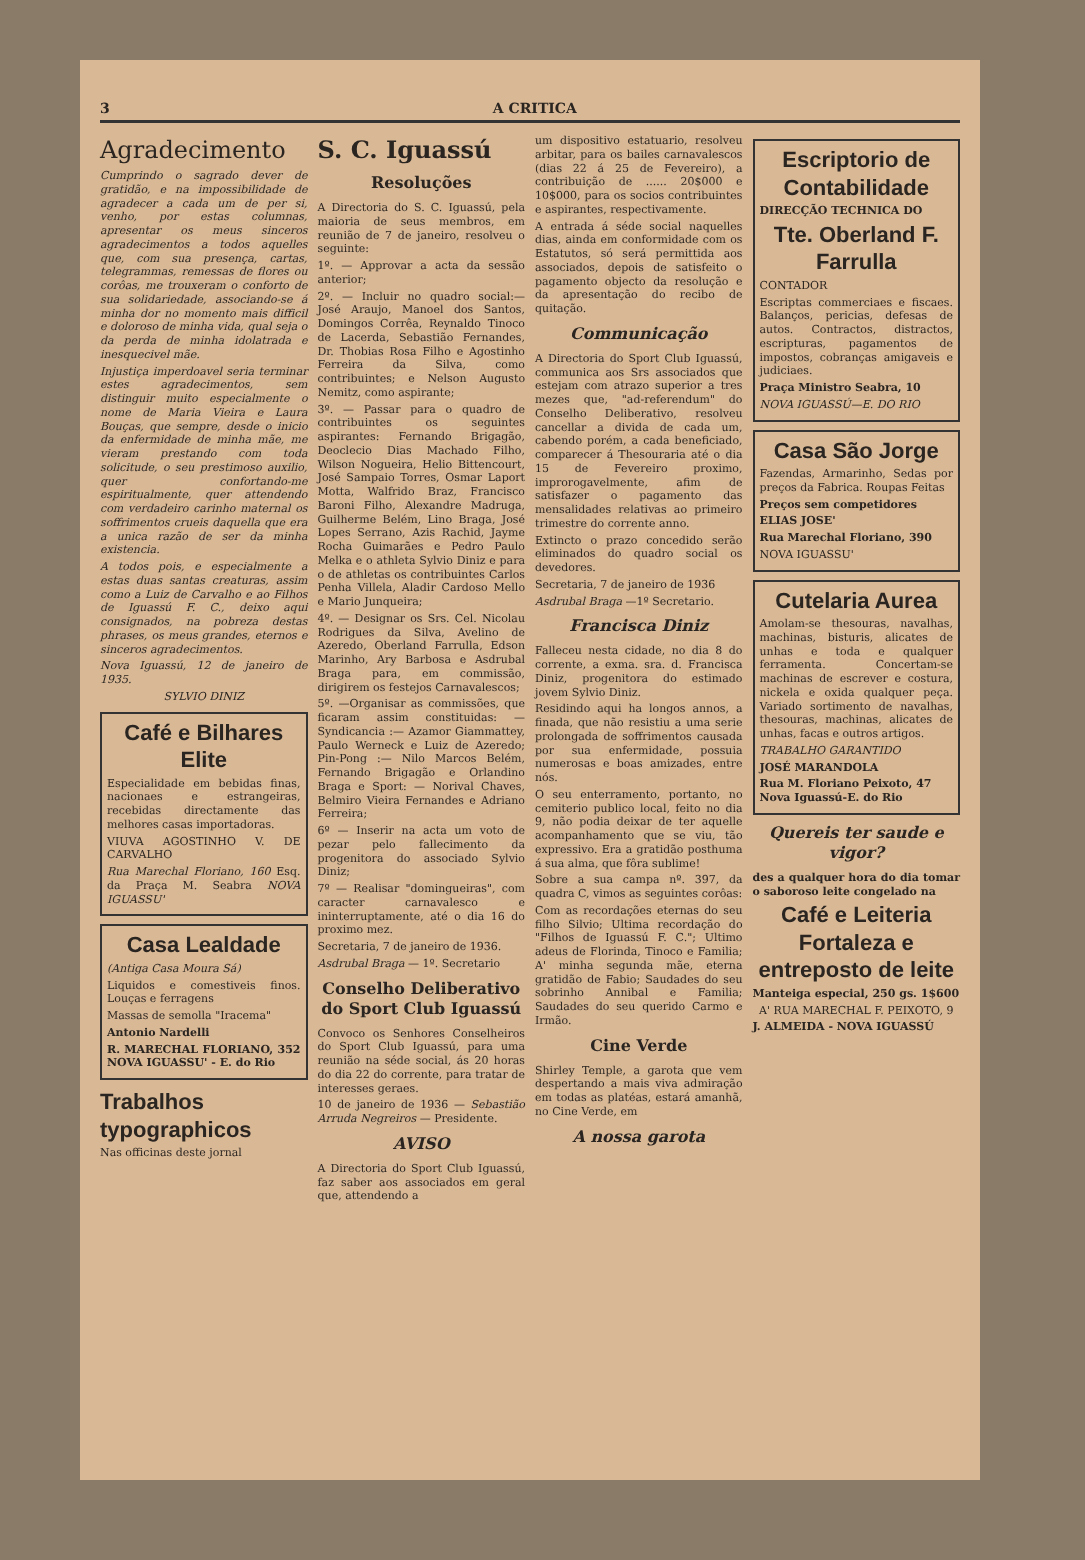3 A CRITICA
Agradecimento
Cumprindo o sagrado dever de gratidão, e na impossibilidade de agradecer a cada um de per si, venho, por estas columnas, apresentar os meus sinceros agradecimentos a todos aquelles que, com sua presença, cartas, telegrammas, remessas de flores ou corôas, me trouxeram o conforto de sua solidariedade, associando-se á minha dor no momento mais difficil e doloroso de minha vida, qual seja o da perda de minha idolatrada e inesquecivel mãe.
Injustiça imperdoavel seria terminar estes agradecimentos, sem distinguir muito especialmente o nome de Maria Vieira e Laura Bouças, que sempre, desde o inicio da enfermidade de minha mãe, me vieram prestando com toda solicitude, o seu prestimoso auxilio, quer confortando-me espiritualmente, quer attendendo com verdadeiro carinho maternal os soffrimentos crueis daquella que era a unica razão de ser da minha existencia.
A todos pois, e especialmente a estas duas santas creaturas, assim como a Luiz de Carvalho e ao Filhos de Iguassú F. C., deixo aqui consignados, na pobreza destas phrases, os meus grandes, eternos e sinceros agradecimentos.
Nova Iguassú, 12 de janeiro de 1935.
SYLVIO DINIZ
Café e Bilhares Elite
Especialidade em bebidas finas, nacionaes e estrangeiras, recebidas directamente das melhores casas importadoras.
VIUVA AGOSTINHO V. DE CARVALHO
Rua Marechal Floriano, 160 Esq. da Praça M. Seabra NOVA IGUASSU'
Casa Lealdade
(Antiga Casa Moura Sá)
Liquidos e comestiveis finos. Louças e ferragens
Massas de semolla "Iracema"
Antonio Nardelli
R. MARECHAL FLORIANO, 352 NOVA IGUASSU' - E. do Rio
Trabalhos typographicos
Nas officinas deste jornal
S. C. Iguassú
Resoluções
A Directoria do S. C. Iguassú, pela maioria de seus membros, em reunião de 7 de janeiro, resolveu o seguinte:
1º. — Approvar a acta da sessão anterior;
2º. — Incluir no quadro social:— José Araujo, Manoel dos Santos, Domingos Corrêa, Reynaldo Tinoco de Lacerda, Sebastião Fernandes, Dr. Thobias Rosa Filho e Agostinho Ferreira da Silva, como contribuintes; e Nelson Augusto Nemitz, como aspirante;
3º. — Passar para o quadro de contribuintes os seguintes aspirantes: Fernando Brigagão, Deoclecio Dias Machado Filho, Wilson Nogueira, Helio Bittencourt, José Sampaio Torres, Osmar Laport Motta, Walfrido Braz, Francisco Baroni Filho, Alexandre Madruga, Guilherme Belém, Lino Braga, José Lopes Serrano, Azis Rachid, Jayme Rocha Guimarães e Pedro Paulo Melka e o athleta Sylvio Diniz e para o de athletas os contribuintes Carlos Penha Villela, Aladir Cardoso Mello e Mario Junqueira;
4º. — Designar os Srs. Cel. Nicolau Rodrigues da Silva, Avelino de Azeredo, Oberland Farrulla, Edson Marinho, Ary Barbosa e Asdrubal Braga para, em commissão, dirigirem os festejos Carnavalescos;
5º. —Organisar as commissões, que ficaram assim constituidas: — Syndicancia :— Azamor Giammattey, Paulo Werneck e Luiz de Azeredo; Pin-Pong :— Nilo Marcos Belém, Fernando Brigagão e Orlandino Braga e Sport: — Norival Chaves, Belmiro Vieira Fernandes e Adriano Ferreira;
6º — Inserir na acta um voto de pezar pelo fallecimento da progenitora do associado Sylvio Diniz;
7º — Realisar "domingueiras", com caracter carnavalesco e ininterruptamente, até o dia 16 do proximo mez.
Secretaria, 7 de janeiro de 1936.
Asdrubal Braga — 1º. Secretario
Conselho Deliberativo do Sport Club Iguassú
Convoco os Senhores Conselheiros do Sport Club Iguassú, para uma reunião na séde social, ás 20 horas do dia 22 do corrente, para tratar de interesses geraes.
10 de janeiro de 1936 — Sebastião Arruda Negreiros — Presidente.
AVISO
A Directoria do Sport Club Iguassú, faz saber aos associados em geral que, attendendo a
um dispositivo estatuario, resolveu arbitar, para os bailes carnavalescos (dias 22 á 25 de Fevereiro), a contribuição de ...... 20$000 e 10$000, para os socios contribuintes e aspirantes, respectivamente.
A entrada á séde social naquelles dias, ainda em conformidade com os Estatutos, só será permittida aos associados, depois de satisfeito o pagamento objecto da resolução e da apresentação do recibo de quitação.
Communicação
A Directoria do Sport Club Iguassú, communica aos Srs associados que estejam com atrazo superior a tres mezes que, "ad-referendum" do Conselho Deliberativo, resolveu cancellar a divida de cada um, cabendo porém, a cada beneficiado, comparecer á Thesouraria até o dia 15 de Fevereiro proximo, improrogavelmente, afim de satisfazer o pagamento das mensalidades relativas ao primeiro trimestre do corrente anno.
Extincto o prazo concedido serão eliminados do quadro social os devedores.
Secretaria, 7 de janeiro de 1936
Asdrubal Braga —1º Secretario.
Francisca Diniz
Falleceu nesta cidade, no dia 8 do corrente, a exma. sra. d. Francisca Diniz, progenitora do estimado jovem Sylvio Diniz.
Residindo aqui ha longos annos, a finada, que não resistiu a uma serie prolongada de soffrimentos causada por sua enfermidade, possuia numerosas e boas amizades, entre nós.
O seu enterramento, portanto, no cemiterio publico local, feito no dia 9, não podia deixar de ter aquelle acompanhamento que se viu, tão expressivo. Era a gratidão posthuma á sua alma, que fôra sublime!
Sobre a sua campa nº. 397, da quadra C, vimos as seguintes corôas:
Com as recordações eternas do seu filho Silvio; Ultima recordação do "Filhos de Iguassú F. C."; Ultimo adeus de Florinda, Tinoco e Familia; A' minha segunda mãe, eterna gratidão de Fabio; Saudades do seu sobrinho Annibal e Familia; Saudades do seu querido Carmo e Irmão.
Cine Verde
Shirley Temple, a garota que vem despertando a mais viva admiração em todas as platéas, estará amanhã, no Cine Verde, em
A nossa garota
Escriptorio de Contabilidade
DIRECÇÃO TECHNICA DO
Tte. Oberland F. Farrulla
CONTADOR
Escriptas commerciaes e fiscaes. Balanços, pericias, defesas de autos. Contractos, distractos, escripturas, pagamentos de impostos, cobranças amigaveis e judiciaes.
Praça Ministro Seabra, 10
NOVA IGUASSÚ—E. DO RIO
Casa São Jorge
Fazendas, Armarinho, Sedas por preços da Fabrica. Roupas Feitas
Preços sem competidores
ELIAS JOSE'
Rua Marechal Floriano, 390
NOVA IGUASSU'
Cutelaria Aurea
Amolam-se thesouras, navalhas, machinas, bisturis, alicates de unhas e toda e qualquer ferramenta. Concertam-se machinas de escrever e costura, nickela e oxida qualquer peça. Variado sortimento de navalhas, thesouras, machinas, alicates de unhas, facas e outros artigos.
TRABALHO GARANTIDO
JOSÉ MARANDOLA
Rua M. Floriano Peixoto, 47
Nova Iguassú-E. do Rio
Quereis ter saude e vigor?
des a qualquer hora do dia tomar o saboroso leite congelado na
Café e Leiteria Fortaleza e entreposto de leite
Manteiga especial, 250 gs. 1$600
A' RUA MARECHAL F. PEIXOTO, 9
J. ALMEIDA - NOVA IGUASSÚ